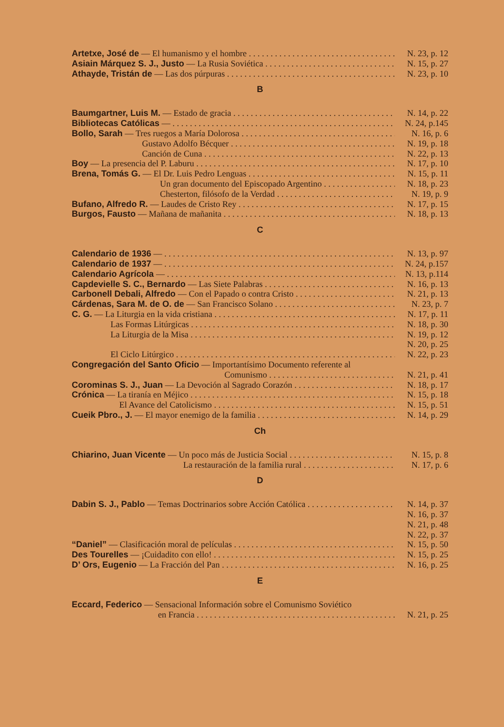Artetxe, José de — El humanismo y el hombre N. 23, p. 12
Asiain Márquez S. J., Justo — La Rusia Soviética N. 15, p. 27
Athayde, Tristán de — Las dos púrpuras N. 23, p. 10
B
Baumgartner, Luis M. — Estado de gracia N. 14, p. 22
Bibliotecas Católicas — N. 24, p.145
Bollo, Sarah — Tres ruegos a María Dolorosa N. 16, p. 6
Gustavo Adolfo Bécquer N. 19, p. 18
Canción de Cuna N. 22, p. 13
Boy — La presencia del P. Laburu N. 17, p. 10
Brena, Tomás G. — El Dr. Luis Pedro Lenguas N. 15, p. 11
Un gran documento del Episcopado Argentino N. 18, p. 23
Chesterton, filósofo de la Verdad N. 19, p. 9
Bufano, Alfredo R. — Laudes de Cristo Rey N. 17, p. 15
Burgos, Fausto — Mañana de mañanita N. 18, p. 13
C
Calendario de 1936 — N. 13, p. 97
Calendario de 1937 — N. 24, p.157
Calendario Agrícola — N. 13, p.114
Capdevielle S. C., Bernardo — Las Siete Palabras N. 16, p. 13
Carbonell Debali, Alfredo — Con el Papado o contra Cristo N. 21, p. 13
Cárdenas, Sara M. de O. de — San Francisco Solano N. 23, p. 7
C. G. — La Liturgia en la vida cristiana N. 17, p. 11
Las Formas Litúrgicas N. 18, p. 30
La Liturgia de la Misa N. 19, p. 12
N. 20, p. 25
El Ciclo Litúrgico N. 22, p. 23
Congregación del Santo Oficio — Importantísimo Documento referente al
Comunismo N. 21, p. 41
Corominas S. J., Juan — La Devoción al Sagrado Corazón N. 18, p. 17
Crónica — La tiranía en Méjico N. 15, p. 18
El Avance del Catolicismo N. 15, p. 51
Cueik Pbro., J. — El mayor enemigo de la familia N. 14, p. 29
Ch
Chiarino, Juan Vicente — Un poco más de Justicia Social N. 15, p. 8
La restauración de la familia rural N. 17, p. 6
D
Dabin S. J., Pablo — Temas Doctrinarios sobre Acción Católica N. 14, p. 37
N. 16, p. 37
N. 21, p. 48
N. 22, p. 37
“Daniel” — Clasificación moral de películas N. 15, p. 50
Des Tourelles — ¡Cuidadito con ello! N. 15, p. 25
D’ Ors, Eugenio — La Fracción del Pan N. 16, p. 25
E
Eccard, Federico — Sensacional Información sobre el Comunismo Soviético
en Francia N. 21, p. 25